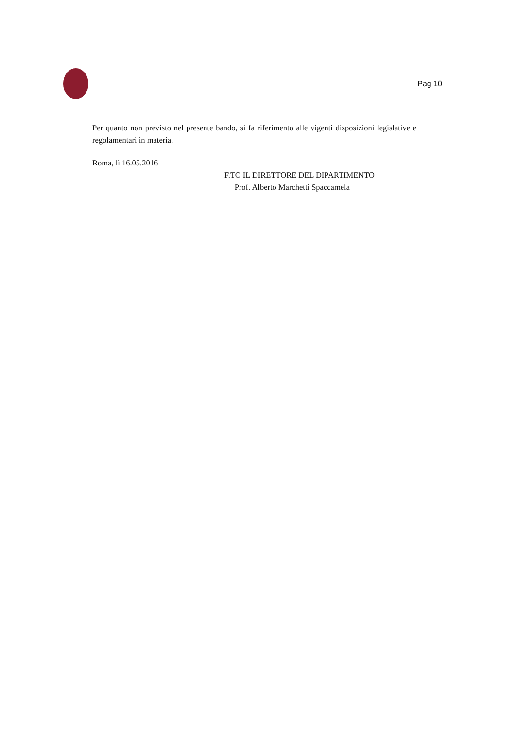Pag 10
Per quanto non previsto nel presente bando, si fa riferimento alle vigenti disposizioni legislative e regolamentari in materia.
Roma, lì 16.05.2016
F.TO IL DIRETTORE DEL DIPARTIMENTO
Prof. Alberto Marchetti Spaccamela